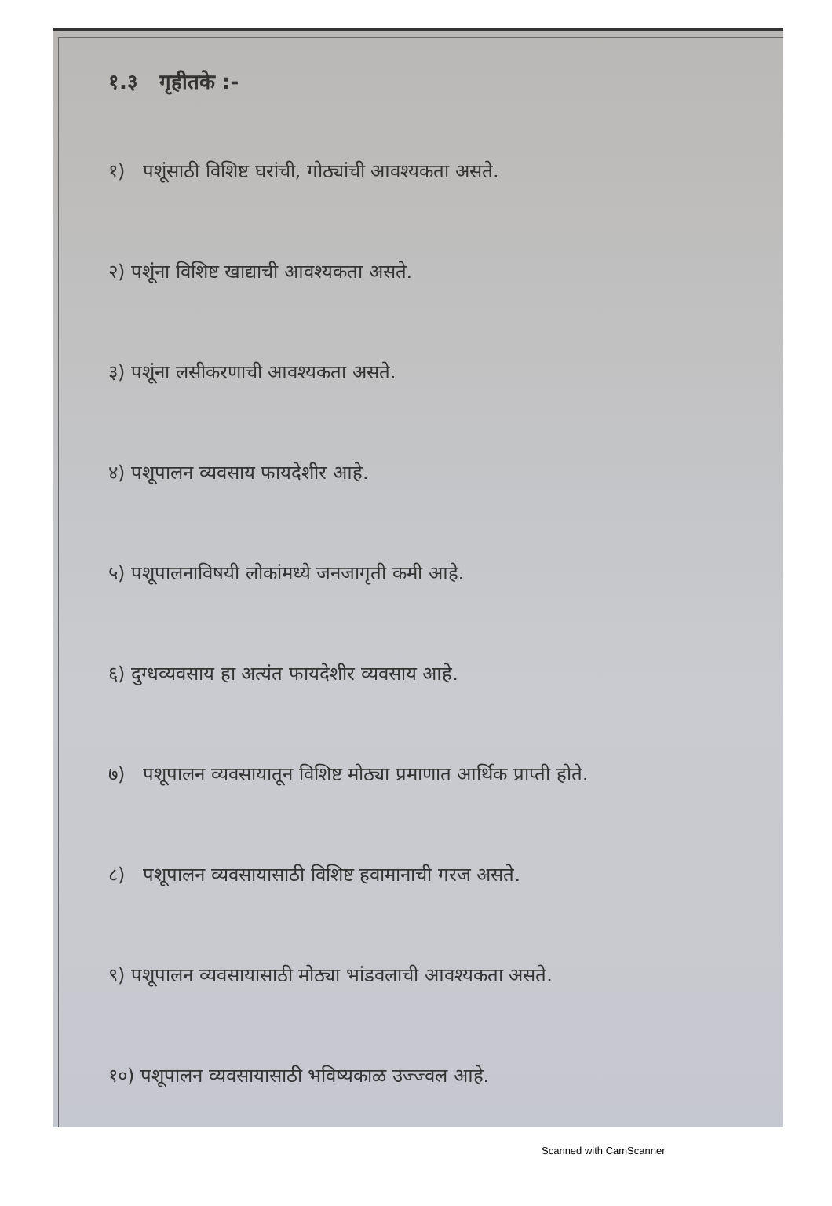१.३ गृहीतके :-
१) पशूंसाठी विशिष्ट घरांची, गोठ्यांची आवश्यकता असते.
२) पशूंना विशिष्ट खाद्याची आवश्यकता असते.
३) पशूंना लसीकरणाची आवश्यकता असते.
४) पशूपालन व्यवसाय फायदेशीर आहे.
५) पशूपालनाविषयी लोकांमध्ये जनजागृती कमी आहे.
६) दुग्धव्यवसाय हा अत्यंत फायदेशीर व्यवसाय आहे.
७) पशूपालन व्यवसायातून विशिष्ट मोठ्या प्रमाणात आर्थिक प्राप्ती होते.
८) पशूपालन व्यवसायासाठी विशिष्ट हवामानाची गरज असते.
९) पशूपालन व्यवसायासाठी मोठ्या भांडवलाची आवश्यकता असते.
१०) पशूपालन व्यवसायासाठी भविष्यकाळ उज्ज्वल आहे.
Scanned with CamScanner